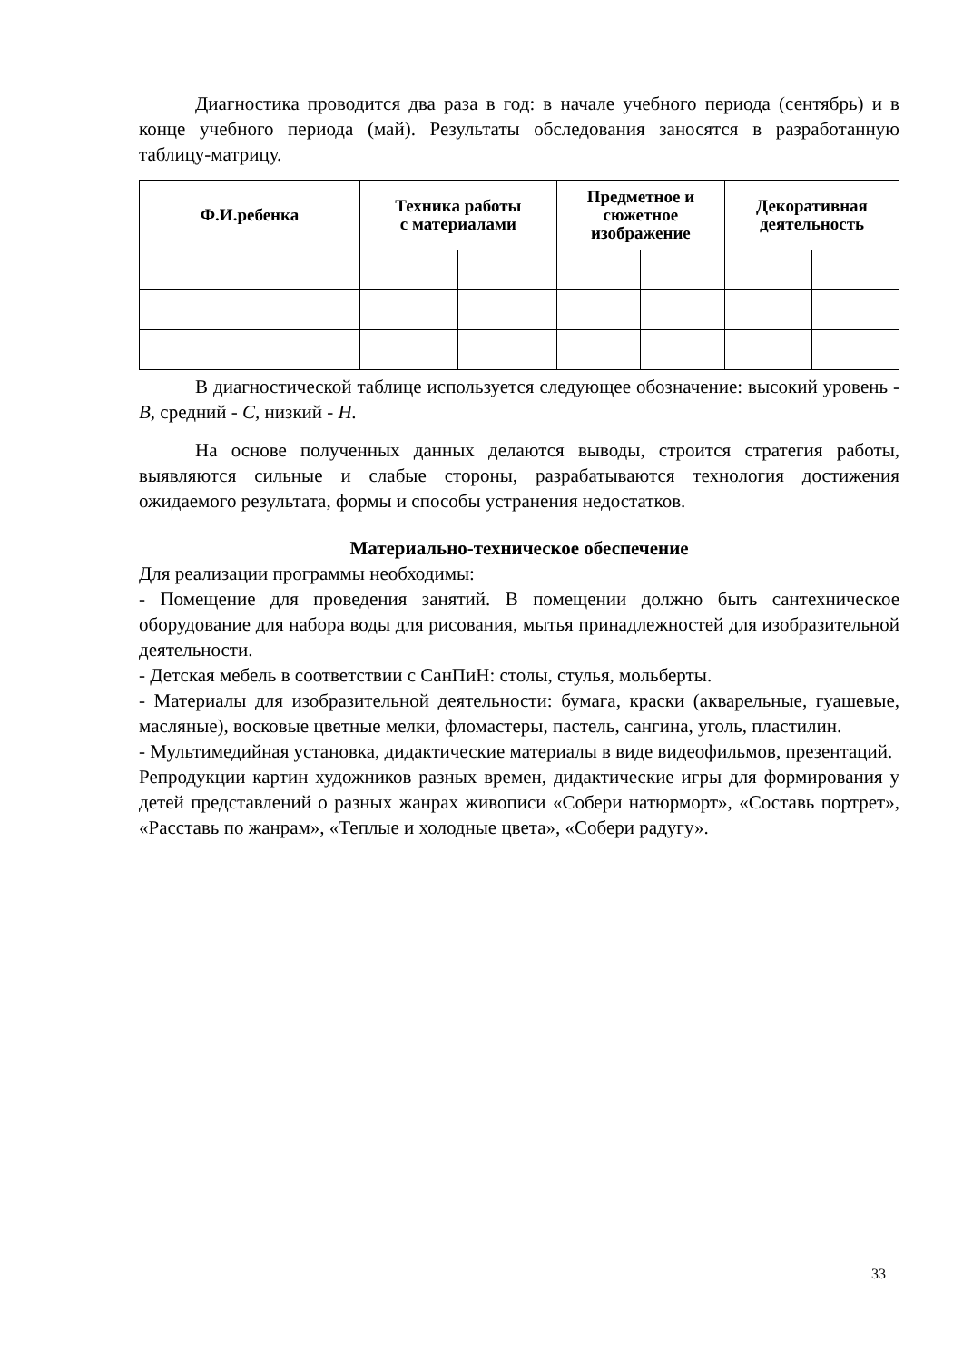Диагностика проводится два раза в год: в начале учебного периода (сентябрь) и в конце учебного периода (май). Результаты обследования заносятся в разработанную таблицу-матрицу.
| Ф.И.ребенка | Техника работы с материалами | | Предметное и сюжетное изображение | | Декоративная деятельность | |
| --- | --- | --- | --- | --- | --- | --- |
В диагностической таблице используется следующее обозначение: высокий уровень - В, средний - С, низкий - Н.
На основе полученных данных делаются выводы, строится стратегия работы, выявляются сильные и слабые стороны, разрабатываются технология достижения ожидаемого результата, формы и способы устранения недостатков.
Материально-техническое обеспечение
Для реализации программы необходимы:
- Помещение для проведения занятий. В помещении должно быть сантехническое оборудование для набора воды для рисования, мытья принадлежностей для изобразительной деятельности.
- Детская мебель в соответствии с СанПиН: столы, стулья, мольберты.
- Материалы для изобразительной деятельности: бумага, краски (акварельные, гуашевые, масляные), восковые цветные мелки, фломастеры, пастель, сангина, уголь, пластилин.
- Мультимедийная установка, дидактические материалы в виде видеофильмов, презентаций.
Репродукции картин художников разных времен, дидактические игры для формирования у детей представлений о разных жанрах живописи «Собери натюрморт», «Составь портрет», «Расставь по жанрам», «Теплые и холодные цвета», «Собери радугу».
33